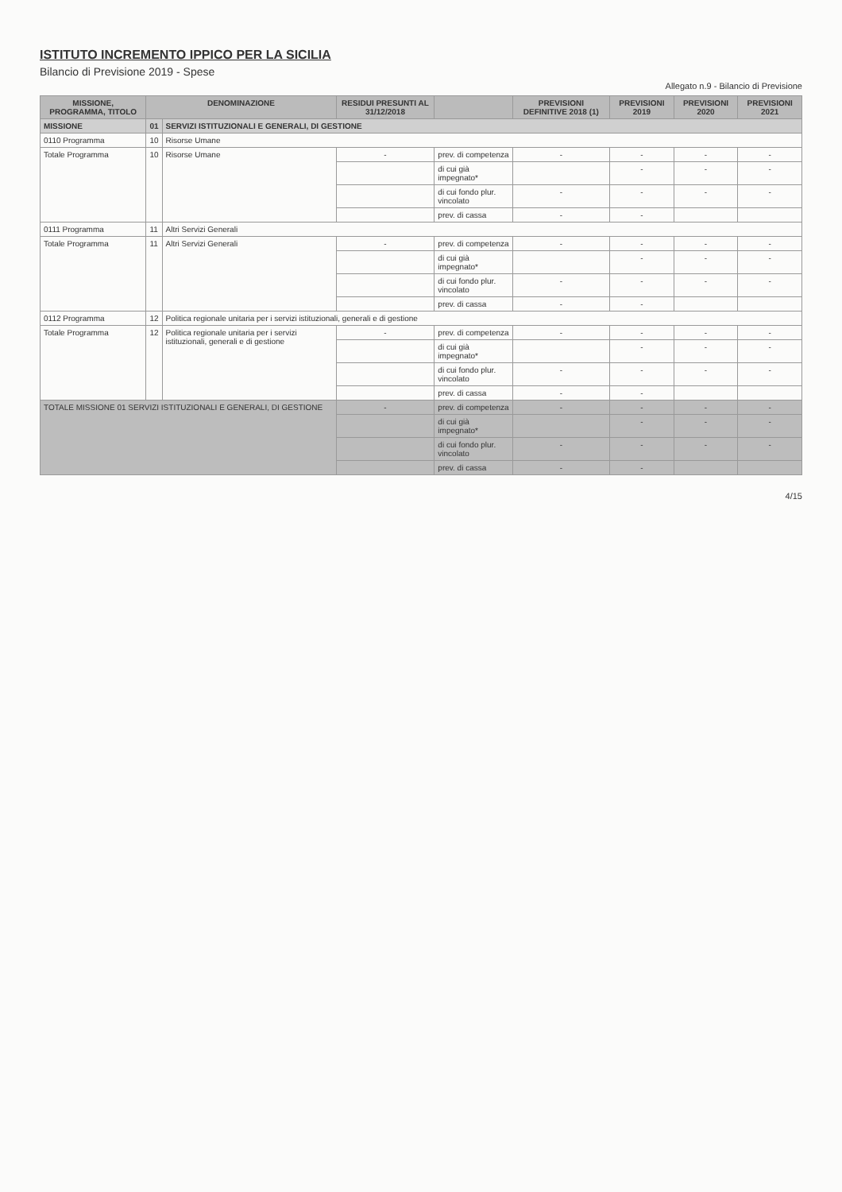ISTITUTO INCREMENTO IPPICO PER LA SICILIA
Bilancio di Previsione 2019 - Spese
Allegato n.9 - Bilancio di Previsione
| MISSIONE, PROGRAMMA, TITOLO | DENOMINAZIONE | | RESIDUI PRESUNTI AL 31/12/2018 | | PREVISIONI DEFINITIVE 2018 (1) | PREVISIONI 2019 | PREVISIONI 2020 | PREVISIONI 2021 |
| --- | --- | --- | --- | --- | --- | --- | --- | --- |
| MISSIONE | 01 | SERVIZI ISTITUZIONALI E GENERALI, DI GESTIONE | | | | | | |
| 0110 Programma | 10 | Risorse Umane | | | | | | |
| Totale Programma | 10 | Risorse Umane | - | prev. di competenza | - | - | - | - |
| | | | | di cui già impegnato* | | - | - | - |
| | | | | di cui fondo plur. vincolato | - | - | - | - |
| | | | | prev. di cassa | - | - | | |
| 0111 Programma | 11 | Altri Servizi Generali | | | | | | |
| Totale Programma | 11 | Altri Servizi Generali | - | prev. di competenza | - | - | - | - |
| | | | | di cui già impegnato* | | - | - | - |
| | | | | di cui fondo plur. vincolato | - | - | - | - |
| | | | | prev. di cassa | - | - | | |
| 0112 Programma | 12 | Politica regionale unitaria per i servizi istituzionali, generali e di gestione | | | | | | |
| Totale Programma | 12 | Politica regionale unitaria per i servizi istituzionali, generali e di gestione | - | prev. di competenza | - | - | - | - |
| | | | | di cui già impegnato* | | - | - | - |
| | | | | di cui fondo plur. vincolato | - | - | - | - |
| | | | | prev. di cassa | - | - | | |
| TOTALE MISSIONE 01 SERVIZI ISTITUZIONALI E GENERALI, DI GESTIONE | | | - | prev. di competenza | - | - | - | - |
| | | | | di cui già impegnato* | | - | - | - |
| | | | | di cui fondo plur. vincolato | - | - | - | - |
| | | | | prev. di cassa | - | - | | |
4/15